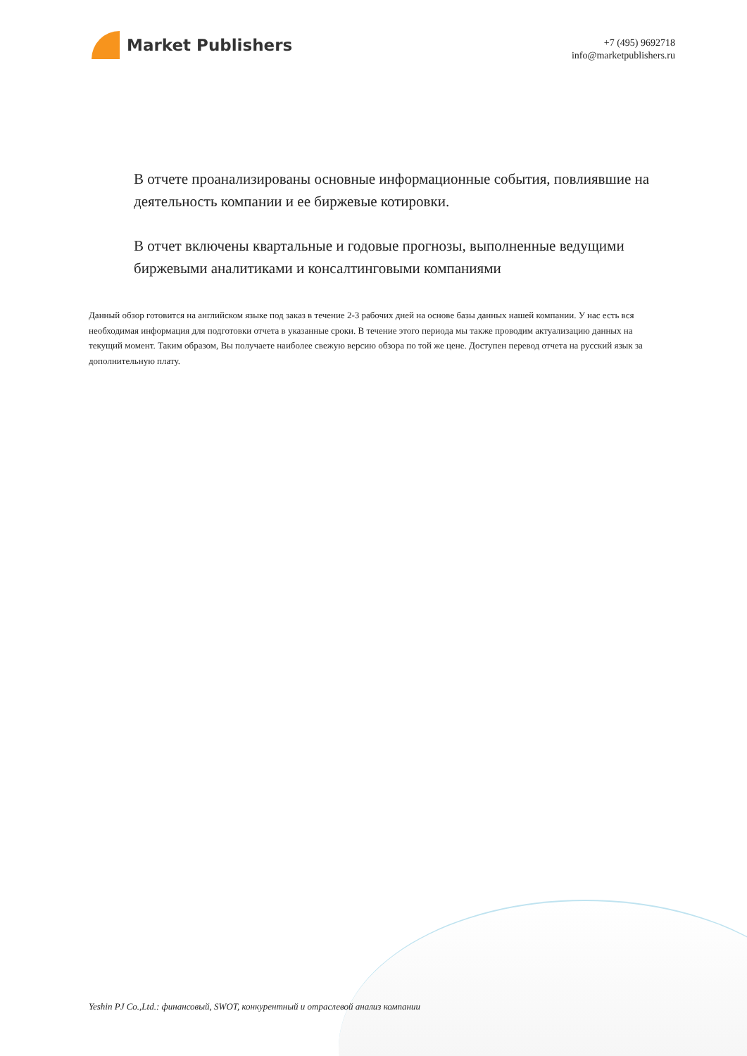Market Publishers
+7 (495) 9692718
info@marketpublishers.ru
В отчете проанализированы основные информационные события, повлиявшие на деятельность компании и ее биржевые котировки.
В отчет включены квартальные и годовые прогнозы, выполненные ведущими биржевыми аналитиками и консалтинговыми компаниями
Данный обзор готовится на английском языке под заказ в течение 2-3 рабочих дней на основе базы данных нашей компании. У нас есть вся необходимая информация для подготовки отчета в указанные сроки. В течение этого периода мы также проводим актуализацию данных на текущий момент. Таким образом, Вы получаете наиболее свежую версию обзора по той же цене. Доступен перевод отчета на русский язык за дополнительную плату.
Yeshin PJ Co.,Ltd.: финансовый, SWOT, конкурентный и отраслевой анализ компании